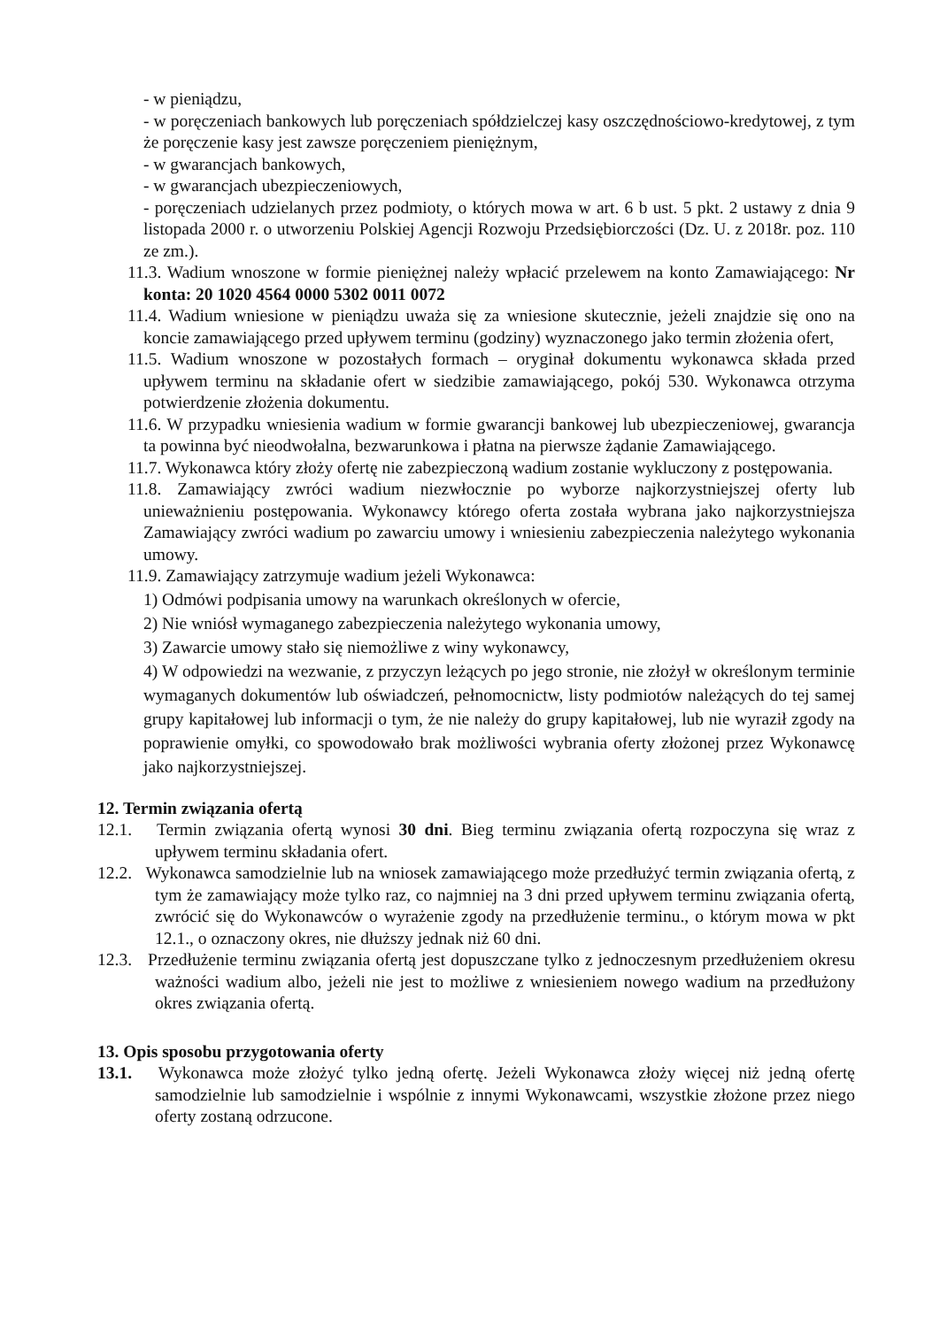- w pieniądzu,
- w poręczeniach bankowych lub poręczeniach spółdzielczej kasy oszczędnościowo-kredytowej, z tym że poręczenie kasy jest zawsze poręczeniem pieniężnym,
- w gwarancjach bankowych,
- w gwarancjach ubezpieczeniowych,
- poręczeniach udzielanych przez podmioty, o których mowa w art. 6 b ust. 5 pkt. 2 ustawy z dnia 9 listopada 2000 r. o utworzeniu Polskiej Agencji Rozwoju Przedsiębiorczości (Dz. U. z 2018r. poz. 110 ze zm.).
11.3. Wadium wnoszone w formie pieniężnej należy wpłacić przelewem na konto Zamawiającego: Nr konta: 20 1020 4564 0000 5302 0011 0072
11.4. Wadium wniesione w pieniądzu uważa się za wniesione skutecznie, jeżeli znajdzie się ono na koncie zamawiającego przed upływem terminu (godziny) wyznaczonego jako termin złożenia ofert,
11.5. Wadium wnoszone w pozostałych formach – oryginał dokumentu wykonawca składa przed upływem terminu na składanie ofert w siedzibie zamawiającego, pokój 530. Wykonawca otrzyma potwierdzenie złożenia dokumentu.
11.6. W przypadku wniesienia wadium w formie gwarancji bankowej lub ubezpieczeniowej, gwarancja ta powinna być nieodwołalna, bezwarunkowa i płatna na pierwsze żądanie Zamawiającego.
11.7. Wykonawca który złoży ofertę nie zabezpieczoną wadium zostanie wykluczony z postępowania.
11.8. Zamawiający zwróci wadium niezwłocznie po wyborze najkorzystniejszej oferty lub unieważnieniu postępowania. Wykonawcy którego oferta została wybrana jako najkorzystniejsza Zamawiający zwróci wadium po zawarciu umowy i wniesieniu zabezpieczenia należytego wykonania umowy.
11.9. Zamawiający zatrzymuje wadium jeżeli Wykonawca:
1) Odmówi podpisania umowy na warunkach określonych w ofercie,
2) Nie wniósł wymaganego zabezpieczenia należytego wykonania umowy,
3) Zawarcie umowy stało się niemożliwe z winy wykonawcy,
4) W odpowiedzi na wezwanie, z przyczyn leżących po jego stronie, nie złożył w określonym terminie wymaganych dokumentów lub oświadczeń, pełnomocnictw, listy podmiotów należących do tej samej grupy kapitałowej lub informacji o tym, że nie należy do grupy kapitałowej, lub nie wyraził zgody na poprawienie omyłki, co spowodowało brak możliwości wybrania oferty złożonej przez Wykonawcę jako najkorzystniejszej.
12. Termin związania ofertą
12.1. Termin związania ofertą wynosi 30 dni. Bieg terminu związania ofertą rozpoczyna się wraz z upływem terminu składania ofert.
12.2. Wykonawca samodzielnie lub na wniosek zamawiającego może przedłużyć termin związania ofertą, z tym że zamawiający może tylko raz, co najmniej na 3 dni przed upływem terminu związania ofertą, zwrócić się do Wykonawców o wyrażenie zgody na przedłużenie terminu., o którym mowa w pkt 12.1., o oznaczony okres, nie dłuższy jednak niż 60 dni.
12.3. Przedłużenie terminu związania ofertą jest dopuszczane tylko z jednoczesnym przedłużeniem okresu ważności wadium albo, jeżeli nie jest to możliwe z wniesieniem nowego wadium na przedłużony okres związania ofertą.
13. Opis sposobu przygotowania oferty
13.1. Wykonawca może złożyć tylko jedną ofertę. Jeżeli Wykonawca złoży więcej niż jedną ofertę samodzielnie lub samodzielnie i wspólnie z innymi Wykonawcami, wszystkie złożone przez niego oferty zostaną odrzucone.